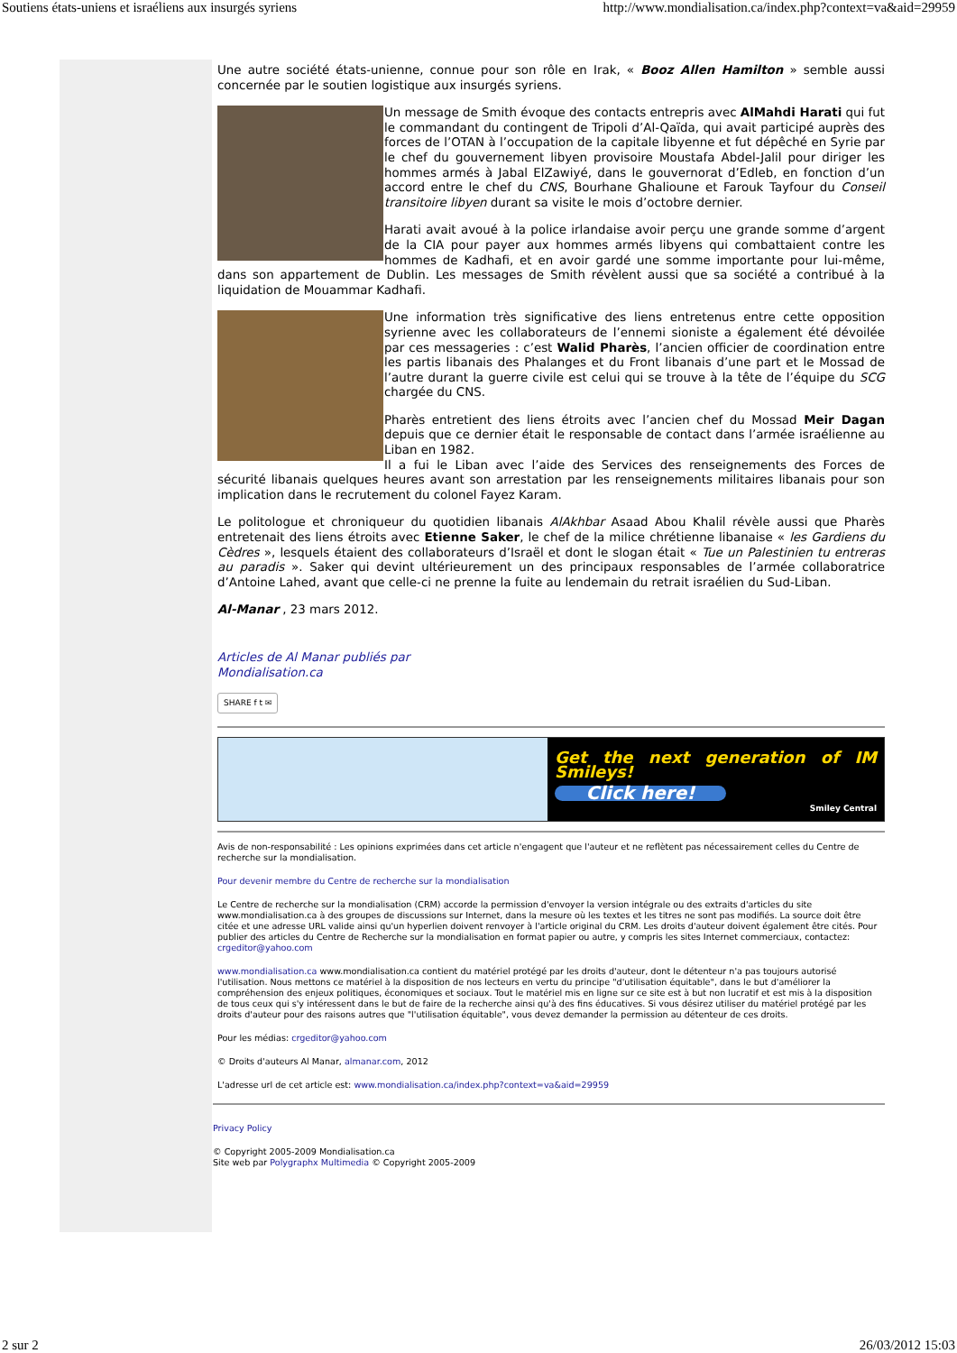Soutiens états-uniens et israéliens aux insurgés syriens http://www.mondialisation.ca/index.php?context=va&aid=29959
Une autre société états-unienne, connue pour son rôle en Irak, « Booz Allen Hamilton » semble aussi concernée par le soutien logistique aux insurgés syriens.
Un message de Smith évoque des contacts entrepris avec AlMahdi Harati qui fut le commandant du contingent de Tripoli d’Al-Qaïda, qui avait participé auprès des forces de l’OTAN à l’occupation de la capitale libyenne et fut dépêché en Syrie par le chef du gouvernement libyen provisoire Moustafa Abdel-Jalil pour diriger les hommes armés à Jabal ElZawiyé, dans le gouvernorat d’Edleb, en fonction d’un accord entre le chef du CNS, Bourhane Ghalioune et Farouk Tayfour du Conseil transitoire libyen durant sa visite le mois d’octobre dernier.
Harati avait avoué à la police irlandaise avoir perçu une grande somme d’argent de la CIA pour payer aux hommes armés libyens qui combattaient contre les hommes de Kadhafi, et en avoir gardé une somme importante pour lui-même, dans son appartement de Dublin. Les messages de Smith révèlent aussi que sa société a contribué à la liquidation de Mouammar Kadhafi.
Une information très significative des liens entretenus entre cette opposition syrienne avec les collaborateurs de l’ennemi sioniste a également été dévoilée par ces messageries : c’est Walid Pharès, l’ancien officier de coordination entre les partis libanais des Phalanges et du Front libanais d’une part et le Mossad de l’autre durant la guerre civile est celui qui se trouve à la tête de l’équipe du SCG chargée du CNS.
Pharès entretient des liens étroits avec l’ancien chef du Mossad Meir Dagan depuis que ce dernier était le responsable de contact dans l’armée israélienne au Liban en 1982.
Il a fui le Liban avec l’aide des Services des renseignements des Forces de sécurité libanais quelques heures avant son arrestation par les renseignements militaires libanais pour son implication dans le recrutement du colonel Fayez Karam.
Le politologue et chroniqueur du quotidien libanais AlAkhbar Asaad Abou Khalil révèle aussi que Pharès entretenait des liens étroits avec Etienne Saker, le chef de la milice chrétienne libanaise « les Gardiens du Cèdres », lesquels étaient des collaborateurs d’Israël et dont le slogan était « Tue un Palestinien tu entreras au paradis ». Saker qui devint ultérieurement un des principaux responsables de l’armée collaboratrice d’Antoine Lahed, avant que celle-ci ne prenne la fuite au lendemain du retrait israélien du Sud-Liban.
Al-Manar , 23 mars 2012.
Articles de Al Manar publiés par
Mondialisation.ca
SHARE f t ✉
Get the next generation of IM Smileys!
Click here!
Smiley Central
Avis de non-responsabilité : Les opinions exprimées dans cet article n'engagent que l'auteur et ne reflètent pas nécessairement celles du Centre de recherche sur la mondialisation.
Pour devenir membre du Centre de recherche sur la mondialisation
Le Centre de recherche sur la mondialisation (CRM) accorde la permission d'envoyer la version intégrale ou des extraits d'articles du site www.mondialisation.ca à des groupes de discussions sur Internet, dans la mesure où les textes et les titres ne sont pas modifiés. La source doit être citée et une adresse URL valide ainsi qu'un hyperlien doivent renvoyer à l'article original du CRM. Les droits d'auteur doivent également être cités. Pour publier des articles du Centre de Recherche sur la mondialisation en format papier ou autre, y compris les sites Internet commerciaux, contactez: crgeditor@yahoo.com
www.mondialisation.ca www.mondialisation.ca contient du matériel protégé par les droits d'auteur, dont le détenteur n'a pas toujours autorisé l'utilisation. Nous mettons ce matériel à la disposition de nos lecteurs en vertu du principe "d'utilisation équitable", dans le but d'améliorer la compréhension des enjeux politiques, économiques et sociaux. Tout le matériel mis en ligne sur ce site est à but non lucratif et est mis à la disposition de tous ceux qui s'y intéressent dans le but de faire de la recherche ainsi qu'à des fins éducatives. Si vous désirez utiliser du matériel protégé par les droits d'auteur pour des raisons autres que "l'utilisation équitable", vous devez demander la permission au détenteur de ces droits.
Pour les médias: crgeditor@yahoo.com
© Droits d'auteurs Al Manar, almanar.com, 2012
L'adresse url de cet article est: www.mondialisation.ca/index.php?context=va&aid=29959
Privacy Policy
© Copyright 2005-2009 Mondialisation.ca
Site web par Polygraphx Multimedia © Copyright 2005-2009
2 sur 2 26/03/2012 15:03